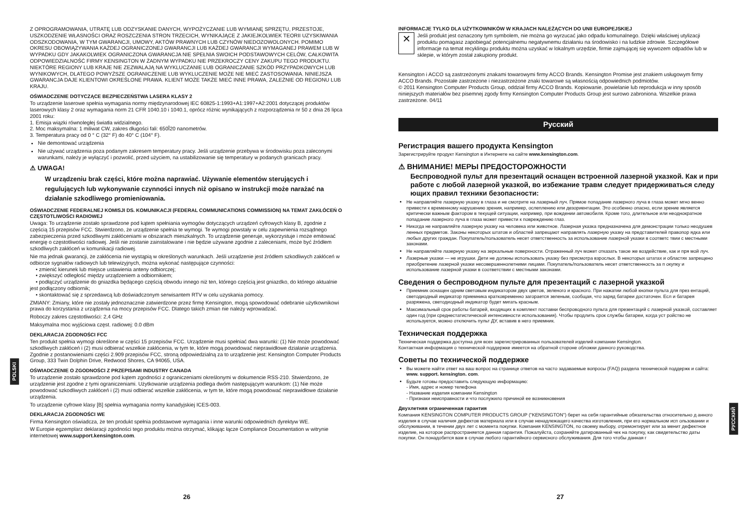Z OPROGRAMOWANIA, UTRATĘ LUB ODZYSKANIE DANYCH, WYPOŻYCZANIE LUB WYMIANĘ SPRZĘTU, PRZESTOJE, USZKODZENIE WŁASNOŚCI ORAZ ROSZCZENIA STRON TRZECICH, WYNIKAJĄCE Z JAKIEJKOLWIEK TEORII UZYSKIWANIA ODSZKODOWANIA, W TYM GWARANCJI, UMOWY, AKTÓW PRAWNYCH LUB CZYNÓW NIEDOZOWOLONYCH. POMIMO OKRESU OBOWIĄZYWANIA KAŻDEJ OGRANICZONEJ GWARANCJI LUB KAŻDEJ GWARANCJI WYMAGANEJ PRAWEM LUB W WYPADKU GDY JAKAKOLWIEK OGRANICZONA GWARANCJA NIE SPEŁNIA SWOICH PODSTAWOWYCH CELÓW, CAŁKOWITA ODPOWIEDZIALNOŚĆ FIRMY KENSINGTON W ŻADNYM WYPADKU NIE PRZEKROCZY CENY ZAKUPU TEGO PRODUKTU. NIEKTÓRE REGIONY LUB KRAJE NIE ZEZWALAJĄ NA WYKLUCZANIE LUB OGRANICZANIE SZKÓD PRZYPADKOWYCH LUB WYNIKOWYCH, DLATEGO POWYŻSZE OGRANICZENIE LUB WYKLUCZENIE MOŻE NIE MIEĆ ZASTOSOWANIA. NINIEJSZA GWARANCJA DAJE KLIENTOWI OKREŚLONE PRAWA. KLIENT MOŻE TAKŻE MIEĆ INNE PRAWA, ZALEŻNIE OD REGIONU LUB KRAJU.
OŚWIADCZENIE DOTYCZĄCE BEZPIECZEŃSTWA LASERA KLASY 2
To urządzenie laserowe spełnia wymagania normy międzynarodowej IEC 60825-1:1993+A1:1997+A2:2001 dotyczącej produktów laserowych klasy 2 oraz wymagania norm 21 CFR 1040.10 i 1040.1, oprócz różnic wynikających z rozporządzenia nr 50 z dnia 26 lipca 2001 roku:
1. Emisja wiązki równoległej światła widzialnego.
2. Moc maksymalna: 1 miliwat CW, zakres długości fali: 650Î20 nanometrów.
3. Temperatura pracy od 0 ° C (32° F) do 40° C (104° F).
Nie demontować urządzenia
Nie używać urządzenia poza podanym zakresem temperatury pracy. Jeśli urządzenie przebywa w środowisku poza zaleconymi warunkami, należy je wyłączyć i pozwolić, przed użyciem, na ustabilizowanie się temperatury w podanych granicach pracy.
⚠ UWAGA!
W urządzeniu brak części, które można naprawiać. Używanie elementów sterujących i regulujących lub wykonywanie czynności innych niż opisano w instrukcji może narażać na działanie szkodliwego promieniowania.
OŚWIADCZENIE FEDERALNEJ KOMISJI DS. KOMUNIKACJI (FEDERAL COMMUNICATIONS COMMISSION) NA TEMAT ZAKŁÓCEŃ O CZĘSTOTLIWOŚCI RADIOWEJ
Uwaga: To urządzenie zostało sprawdzone pod kątem spełniania wymogów dotyczących urządzeń cyfrowych klasy B, zgodnie z częścią 15 przepisów FCC. Stwierdzono, że urządzenie spełnia te wymogi. Te wymogi powstały w celu zapewnienia rozsądnego zabezpieczenia przed szkodliwymi zakłóceniami w obszarach mieszkalnych. To urządzenie generuje, wykorzystuje i może emitować energię o częstotliwości radiowej. Jeśli nie zostanie zainstalowane i nie będzie używane zgodnie z zaleceniami, może być źródłem szkodliwych zakłóceń w komunikacji radiowej.
Nie ma jednak gwarancji, że zakłócenia nie wystąpią w określonych warunkach. Jeśli urządzenie jest źródłem szkodliwych zakłóceń w odbiorze sygnałów radiowych lub telewizyjnych, można wykonać następujące czynności:
• zmienić kierunek lub miejsce ustawienia anteny odbiorczej;
• zwiększyć odległość między urządzeniem a odbiornikiem;
• podłączyć urządzenie do gniazdka będącego częścią obwodu innego niż ten, którego częścią jest gniazdko, do którego aktualnie jest podłączony odbiornik;
• skontaktować się z sprzedawcą lub doświadczonym serwisantem RTV w celu uzyskania pomocy.
ZMIANY: Zmiany, które nie zostały jednoznacznie zatwierdzone przez firmę Kensington, mogą spowodować odebranie użytkownikowi prawa do korzystania z urządzenia na mocy przepisów FCC. Dlatego takich zmian nie należy wprowadzać.
Roboczy zakres częstotliwości: 2,4 GHz
Maksymalna moc wyjściowa częst. radiowej: 0.0 dBm
DEKLARACJA ZGODNOŚCI FCC
Ten produkt spełnia wymogi określone w części 15 przepisów FCC. Urządzenie musi spełniać dwa warunki: (1) Nie może powodować szkodliwych zakłóceń i (2) musi odbierać wszelkie zakłócenia, w tym te, które mogą powodować nieprawidłowe działanie urządzenia. Zgodnie z postanowieniami części 2.909 przepisów FCC, stroną odpowiedzialną za to urządzenie jest: Kensington Computer Products Group, 333 Twin Dolphin Drive, Redwood Shores, CA 94065, USA.
OŚWIADCZENIE O ZGODNOŚCI Z PRZEPISAMI INDUSTRY CANADA
To urządzenie zostało sprawdzone pod kątem zgodności z ograniczeniami określonymi w dokumencie RSS-210. Stwierdzono, że urządzenie jest zgodne z tymi ograniczeniami. Użytkowanie urządzenia podlega dwóm następującym warunkom: (1) Nie może powodować szkodliwych zakłóceń i (2) musi odbierać wszelkie zakłócenia, w tym te, które mogą powodować nieprawidłowe działanie urządzenia.
To urządzenie cyfrowe klasy [B] spełnia wymagania normy kanadyjskiej ICES-003.
DEKLARACJA ZGODNOŚCI WE
Firma Kensington oświadcza, że ten produkt spełnia podstawowe wymagania i inne warunki odpowiednich dyrektyw WE.
W Europie egzemplarz deklaracji zgodności tego produktu można otrzymać, klikając łącze Compliance Documentation w witrynie internetowej www.support.kensington.com.
POLSKI
26
INFORMACJE TYLKO DLA UŻYTKOWNIKÓW W KRAJACH NALEŻĄCYCH DO UNII EUROPEJSKIEJ
✕
Jeśli produkt jest oznaczony tym symbolem, nie można go wyrzucać jako odpadu komunalnego. Dzięki właściwej utylizacji produktu pomagasz zapobiegać potencjalnemu negatywnemu działaniu na środowisko i na ludzkie zdrowie. Szczegółowe informacje na temat recyklingu produktu można uzyskać w lokalnym urzędzie, firmie zajmującej się wywozem odpadów lub w sklepie, w którym został zakupiony produkt.
Kensington i ACCO są zastrzeżonymi znakami towarowymi firmy ACCO Brands. Kensington Promise jest znakiem usługowym firmy ACCO Brands. Pozostałe zastrzeżone i niezastrzeżone znaki towarowe są własnością odpowiednich podmiotów.
© 2011 Kensington Computer Products Group, oddział firmy ACCO Brands. Kopiowanie, powielanie lub reprodukcja w inny sposób niniejszych materiałów bez pisemnej zgody firmy Kensington Computer Products Group jest surowo zabroniona. Wszelkie prawa zastrzeżone. 04/11
Русский
Регистрация вашего продукта Kensington
Зарегистрируйте продукт Kensington в Интернете на сайте www.kensington.com.
⚠ ВНИМАНИЕ! МЕРЫ ПРЕДОСТОРОЖНОСТИ
Беспроводной пульт для презентаций оснащен встроенной лазерной указкой. Как и при работе с любой лазерной указкой, во избежание травм следует придерживаться следу ющих правил техники безопасности:
Не направляйте лазерную указку в глаза и не смотрите на лазерный луч. Прямое попадание лазерного луча в глаза может мгно венно привести к временному нарушению зрения, например, ослеплению или дезориентации. Это особенно опасно, если зрение является критически важным фактором в текущей ситуации, например, при вождении автомобиля. Кроме того, длительное или неоднократное попадание лазерного луча в глаза может привести к повреждению глаз.
Никогда не направляйте лазерную указку на человека или животное. Лазерная указка предназначена для демонстрации только неодушев ленных предметов. Законы некоторых штатов и областей запрещают направлять лазерную указку на представителей правопор ядка или любых других граждан. Покупатель/пользователь несет ответственность за использование лазерной указки в соответс твии с местными законами.
Не направляйте лазерную указку на зеркальные поверхности. Отраженный луч может отказать такое же воздействие, как и пря мой луч.
Лазерные указки — не игрушки. Дети не должны использовать указку без присмотра взрослых. В некоторых штатах и областях запрещено приобретение лазерной указки несовершеннолетними лицами. Покупатель/пользователь несет ответственность за п окупку и использование лазерной указки в соответствии с местными законами.
Сведения о беспроводном пульте для презентаций с лазерной указкой
Приемник оснащен одним световым индикатором двух цветов, зеленого и красного. При нажатии любой кнопки пульта для през ентаций, светодиодный индикатор приемника кратковременно загорается зеленым, сообщая, что заряд батареи достаточен. Есл и батарея разряжена, светодиодный индикатор будет мигать красным.
Максимальный срок работы батарей, входящих в комплект поставки беспроводного пульта для презентаций с лазерной указкой, составляет один год (при среднестатистической интенсивности использования). Чтобы продлить срок службы батареи, когда уст ройство не используется, можно отключить пульт ДУ, вставив в него приемник.
Техническая поддержка
Техническая поддержка доступна для всех зарегистрированных пользователей изделий компании Kensington.
Контактная информация о технической поддержке имеется на обратной стороне обложки данного руководства.
Советы по технической поддержке
Вы можете найти ответ на ваш вопрос на странице ответов на часто задаваемые вопросы (FAQ) раздела технической поддержк и сайта: www. support. kensington. com.
Будьте готовы предоставить следующую информацию:
- Имя, адрес и номер телефона
- Название изделия компании Kensington
- Признаки неисправности и что послужило причиной ее возникновения
Двухлетняя ограниченная гарантия
Компания KENSINGTON COMPUTER PRODUCTS GROUP ("KENSINGTON") берет на себя гарантийные обязательства относительно д анного изделия в случае наличия дефектов материала или в случае ненадлежащего качества изготовления, при его нормальном исп ользовании и обслуживании, в течении двух лет с момента покупки. Компания KENSINGTON, по своему выбору, отремонтирует или за менит дефектное изделие, на которое распространяется данная гарантия. Пожалуйста, сохраняйте датированный чек на покупку, как свидетельство даты покупки. Он понадобится вам в случае любого гарантийного сервисного обслуживания. Для того чтобы данная г
РУССКИЙ
27